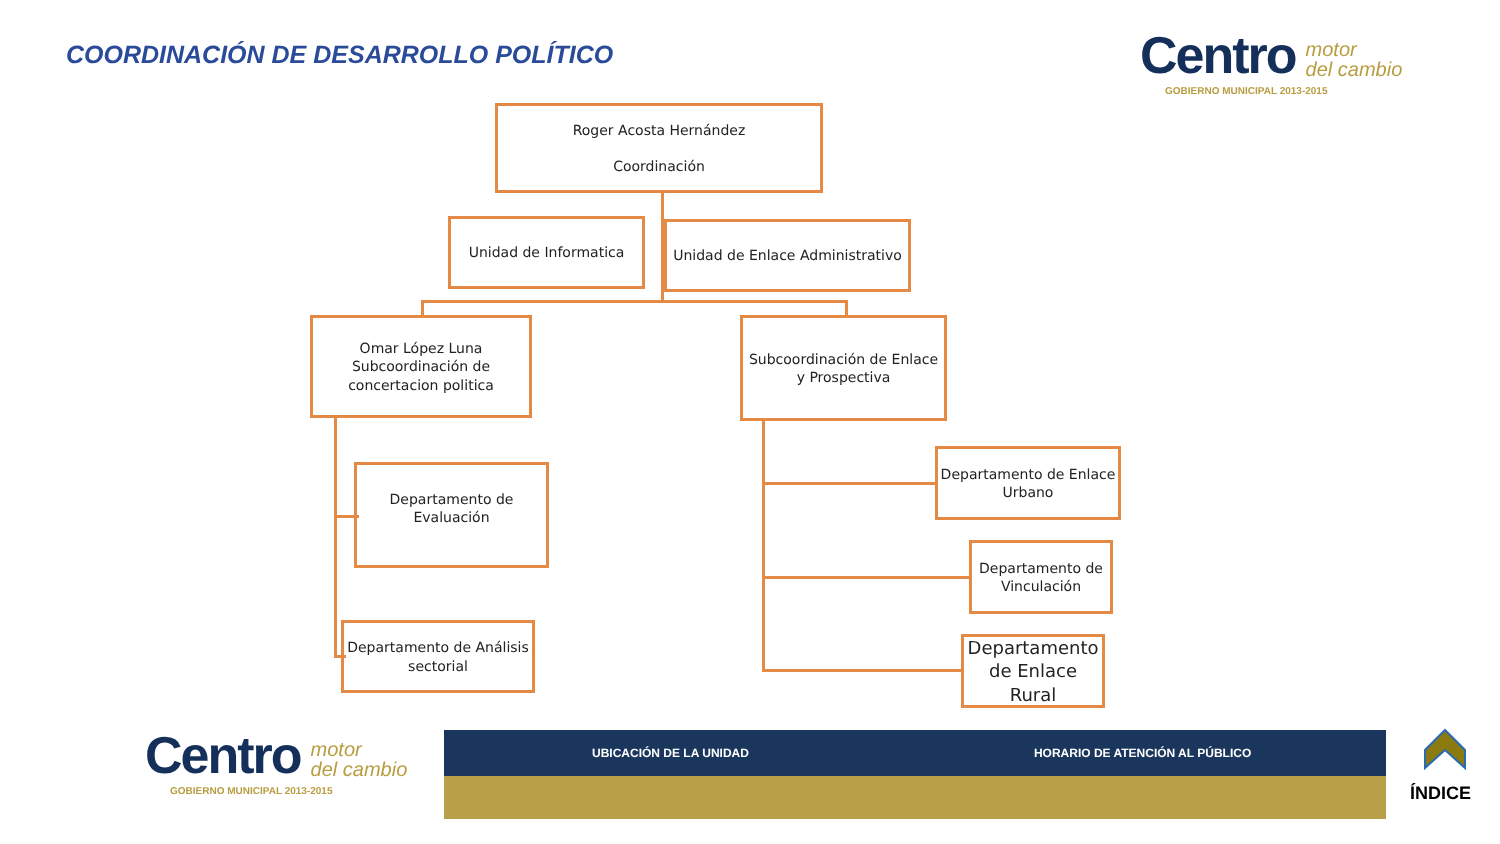COORDINACIÓN DE DESARROLLO POLÍTICO
Centro motor
del cambio
GOBIERNO MUNICIPAL 2013-2015
Roger Acosta Hernández
Coordinación
Unidad de Informatica
Unidad de Enlace Administrativo
Omar López Luna
Subcoordinación de
concertacion politica
Subcoordinación de Enlace y Prospectiva
Departamento de Evaluación
Departamento de Análisis sectorial
Departamento de Enlace Urbano
Departamento de Vinculación
Departamento de Enlace Rural
Centro motor
del cambio
GOBIERNO MUNICIPAL 2013-2015
UBICACIÓN DE LA UNIDAD HORARIO DE ATENCIÓN AL PÚBLICO
ÍNDICE